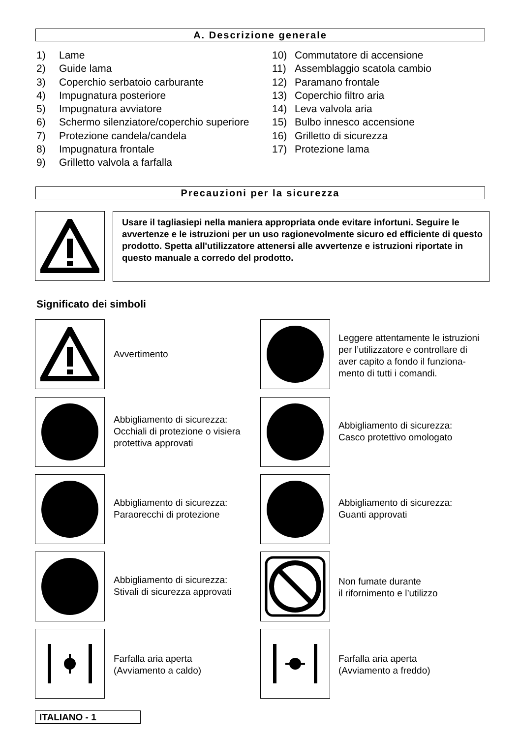A. Descrizione generale
1) Lame
2) Guide lama
3) Coperchio serbatoio carburante
4) Impugnatura posteriore
5) Impugnatura avviatore
6) Schermo silenziatore/coperchio superiore
7) Protezione candela/candela
8) Impugnatura frontale
9) Grilletto valvola a farfalla
10) Commutatore di accensione
11) Assemblaggio scatola cambio
12) Paramano frontale
13) Coperchio filtro aria
14) Leva valvola aria
15) Bulbo innesco accensione
16) Grilletto di sicurezza
17) Protezione lama
Precauzioni per la sicurezza
Usare il tagliasiepi nella maniera appropriata onde evitare infortuni. Seguire le avvertenze e le istruzioni per un uso ragionevolmente sicuro ed efficiente di questo prodotto. Spetta all'utilizzatore attenersi alle avvertenze e istruzioni riportate in questo manuale a corredo del prodotto.
Significato dei simboli
Avvertimento
Leggere attentamente le istruzioni
per l’utilizzatore e controllare di
aver capito a fondo il funziona-
mento di tutti i comandi.
Abbigliamento di sicurezza:
Occhiali di protezione o visiera
protettiva approvati
Abbigliamento di sicurezza:
Casco protettivo omologato
Abbigliamento di sicurezza:
Paraorecchi di protezione
Abbigliamento di sicurezza:
Guanti approvati
Abbigliamento di sicurezza:
Stivali di sicurezza approvati
Non fumate durante
il rifornimento e l’utilizzo
Farfalla aria aperta
(Avviamento a caldo)
Farfalla aria aperta
(Avviamento a freddo)
ITALIANO - 1